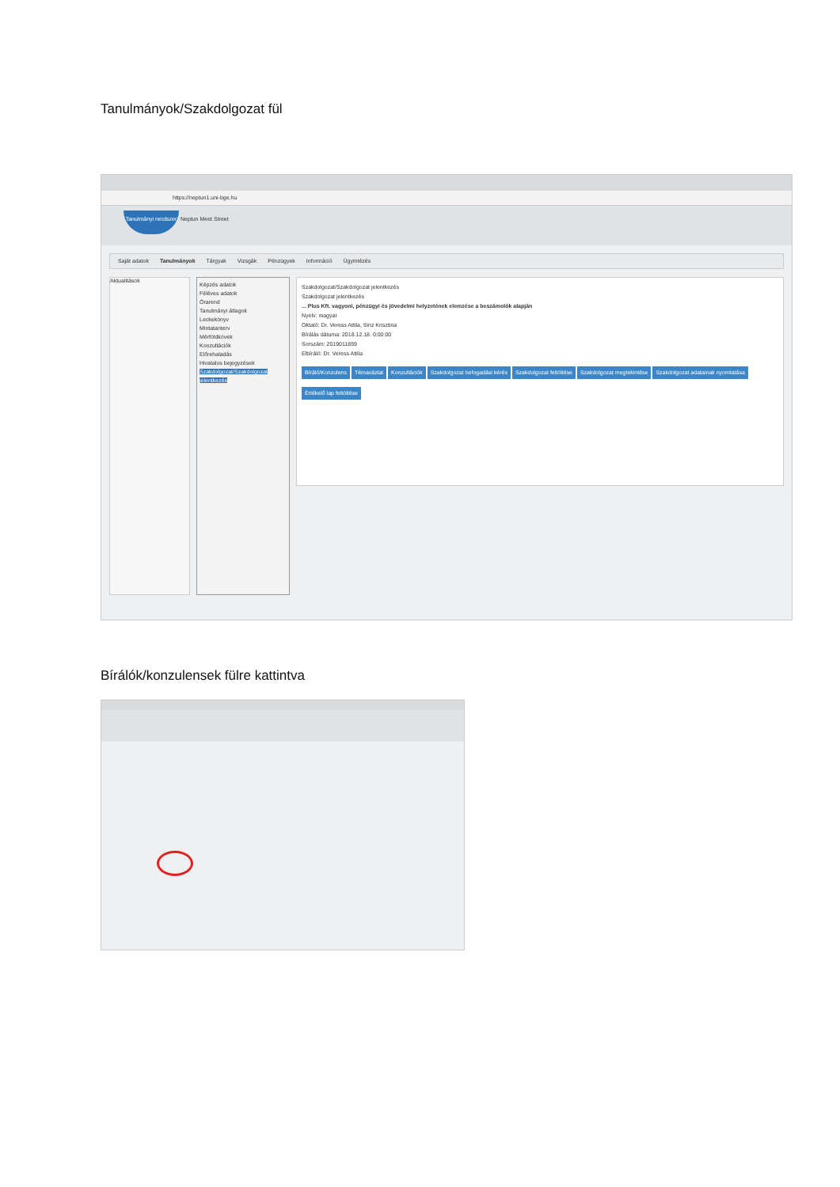Tanulmányok/Szakdolgozat fül
https://neptun1.uni-bge.hu
Tanulmányi rendszer Neptun Meet Street
Saját adatok Tanulmányok Tárgyak Vizsgák Pénzügyek Információ Ügyintézés
Aktualitások
Képzés adatok
Féléves adatok
Órarend
Tanulmányi átlagok
Leckekönyv
Mintatanterv
Mérföldkövek
Konzultációk
Előrehaladás
Hivatalos bejegyzések
Szakdolgozat/Szakdolgozat jelentkezés
Szakdolgozat/Szakdolgozat jelentkezés
Szakdolgozat jelentkezés
... Plus Kft. vagyoni, pénzügyi és jövedelmi helyzetének elemzése a beszámolók alapján
Nyelv: magyar
Oktató: Dr. Veress Attila, Sinz Krisztina
Bírálás dátuma: 2018.12.18. 0:00:00
Sorszám: 2019011859
Elbíráló: Dr. Veress Attila
Bíráló/Konzulens Témavázlat Konzultációk Szakdolgozat befogadási kérés Szakdolgozat feltöltése Szakdolgozat megtekintése Szakdolgozat adatainak nyomtatása Értékelő lap feltöltése
Bírálók/konzulensek fülre kattintva